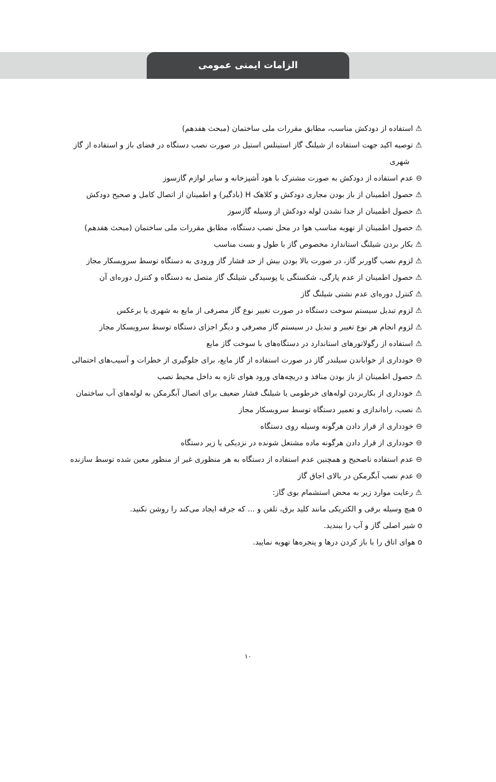الزامات ایمنی عمومی
⚠ استفاده از دودکش مناسب، مطابق مقررات ملی ساختمان (مبحث هفدهم)
⚠ توصیه اکید جهت استفاده از شیلنگ گاز استینلس استیل در صورت نصب دستگاه در فضای باز و استفاده از گاز شهری
⊖ عدم استفاده از دودکش به صورت مشترک با هود آشپزخانه و سایر لوازم گازسوز
⚠ حصول اطمینان از باز بودن مجاری دودکش و کلاهک H (بادگیر) و اطمینان از اتصال کامل و صحیح دودکش
⚠ حصول اطمینان از جدا نشدن لوله دودکش از وسیله گازسوز
⚠ حصول اطمینان از تهویه مناسب هوا در محل نصب دستگاه، مطابق مقررات ملی ساختمان (مبحث هفدهم)
⚠ بکار بردن شیلنگ استاندارد مخصوص گاز با طول و بست مناسب
⚠ لزوم نصب گاورنر گاز، در صورت بالا بودن بیش از حد فشار گاز ورودی به دستگاه توسط سرویسکار مجاز
⚠ حصول اطمینان از عدم پارگی، شکستگی یا پوسیدگی شیلنگ گاز متصل به دستگاه و کنترل دوره‌ای آن
⚠ کنترل دوره‌ای عدم نشتی شیلنگ گاز
⚠ لزوم تبدیل سیستم سوخت دستگاه در صورت تغییر نوع گاز مصرفی از مایع به شهری یا برعکس
⚠ لزوم انجام هر نوع تغییر و تبدیل در سیستم گاز مصرفی و دیگر اجزای دستگاه توسط سرویسکار مجاز
⚠ استفاده از رگولاتورهای استاندارد در دستگاه‌های با سوخت گاز مایع
⊖ خودداری از خواباندن سیلندر گاز در صورت استفاده از گاز مایع، برای جلوگیری از خطرات و آسیب‌های احتمالی
⚠ حصول اطمینان از باز بودن منافذ و دریچه‌های ورود هوای تازه به داخل محیط نصب
⚠ خودداری از بکاربردن لوله‌های خرطومی یا شیلنگ فشار ضعیف برای اتصال آبگرمکن به لوله‌های آب ساختمان
⚠ نصب، راه‌اندازی و تعمیر دستگاه توسط سرویسکار مجاز
⊖ خودداری از قرار دادن هرگونه وسیله روی دستگاه
⊖ خودداری از قرار دادن هرگونه ماده مشتعل شونده در نزدیکی یا زیر دستگاه
⊖ عدم استفاده ناصحیح و همچنین عدم استفاده از دستگاه به هر منظوری غیر از منظور معین شده توسط سازنده
⊖ عدم نصب آبگرمکن در بالای اجاق گاز
⚠ رعایت موارد زیر به محض استشمام بوی گاز:
o هیچ وسیله برقی و الکتریکی مانند کلید برق، تلفن و ... که جرقه ایجاد می‌کند را روشن نکنید.
o شیر اصلی گاز و آب را ببندید.
o هوای اتاق را با باز کردن درها و پنجره‌ها تهویه نمایید.
۱۰